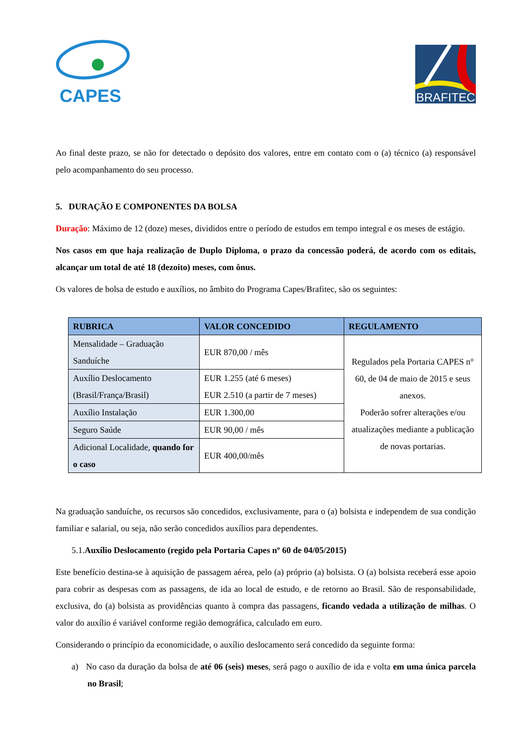CAPES
BRAFITEC
Ao final deste prazo, se não for detectado o depósito dos valores, entre em contato com o (a) técnico (a) responsável pelo acompanhamento do seu processo.
5. DURAÇÃO E COMPONENTES DA BOLSA
Duração: Máximo de 12 (doze) meses, divididos entre o período de estudos em tempo integral e os meses de estágio.
Nos casos em que haja realização de Duplo Diploma, o prazo da concessão poderá, de acordo com os editais, alcançar um total de até 18 (dezoito) meses, com ônus.
Os valores de bolsa de estudo e auxílios, no âmbito do Programa Capes/Brafitec, são os seguintes:
| RUBRICA | VALOR CONCEDIDO | REGULAMENTO |
| --- | --- | --- |
| Mensalidade – Graduação Sanduíche | EUR 870,00 / mês | Regulados pela Portaria CAPES n° 60, de 04 de maio de 2015 e seus anexos. Poderão sofrer alterações e/ou atualizações mediante a publicação de novas portarias. |
| Auxílio Deslocamento (Brasil/França/Brasil) | EUR 1.255 (até 6 meses) EUR 2.510 (a partir de 7 meses) | |
| Auxílio Instalação | EUR 1.300,00 | |
| Seguro Saúde | EUR 90,00 / mês | |
| Adicional Localidade, quando for o caso | EUR 400,00/mês | |
Na graduação sanduíche, os recursos são concedidos, exclusivamente, para o (a) bolsista e independem de sua condição familiar e salarial, ou seja, não serão concedidos auxílios para dependentes.
5.1.Auxílio Deslocamento (regido pela Portaria Capes nº 60 de 04/05/2015)
Este benefício destina-se à aquisição de passagem aérea, pelo (a) próprio (a) bolsista. O (a) bolsista receberá esse apoio para cobrir as despesas com as passagens, de ida ao local de estudo, e de retorno ao Brasil. São de responsabilidade, exclusiva, do (a) bolsista as providências quanto à compra das passagens, ficando vedada a utilização de milhas. O valor do auxílio é variável conforme região demográfica, calculado em euro.
Considerando o princípio da economicidade, o auxílio deslocamento será concedido da seguinte forma:
a) No caso da duração da bolsa de até 06 (seis) meses, será pago o auxílio de ida e volta em uma única parcela no Brasil;